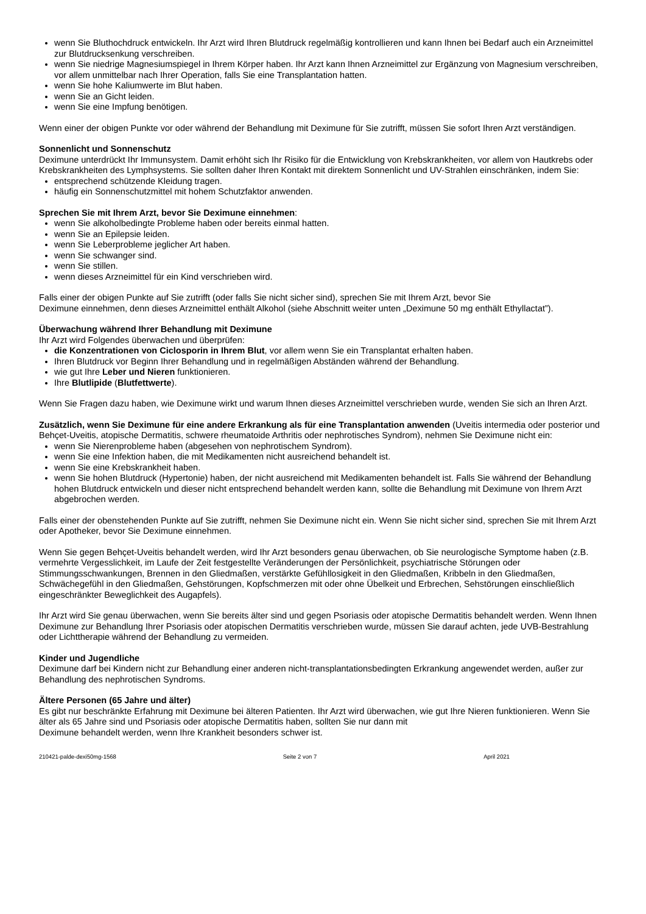wenn Sie Bluthochdruck entwickeln. Ihr Arzt wird Ihren Blutdruck regelmäßig kontrollieren und kann Ihnen bei Bedarf auch ein Arzneimittel zur Blutdrucksenkung verschreiben.
wenn Sie niedrige Magnesiumspiegel in Ihrem Körper haben. Ihr Arzt kann Ihnen Arzneimittel zur Ergänzung von Magnesium verschreiben, vor allem unmittelbar nach Ihrer Operation, falls Sie eine Transplantation hatten.
wenn Sie hohe Kaliumwerte im Blut haben.
wenn Sie an Gicht leiden.
wenn Sie eine Impfung benötigen.
Wenn einer der obigen Punkte vor oder während der Behandlung mit Deximune für Sie zutrifft, müssen Sie sofort Ihren Arzt verständigen.
Sonnenlicht und Sonnenschutz
Deximune unterdrückt Ihr Immunsystem. Damit erhöht sich Ihr Risiko für die Entwicklung von Krebskrankheiten, vor allem von Hautkrebs oder Krebskrankheiten des Lymphsystems. Sie sollten daher Ihren Kontakt mit direktem Sonnenlicht und UV-Strahlen einschränken, indem Sie:
entsprechend schützende Kleidung tragen.
häufig ein Sonnenschutzmittel mit hohem Schutzfaktor anwenden.
Sprechen Sie mit Ihrem Arzt, bevor Sie Deximune einnehmen:
wenn Sie alkoholbedingte Probleme haben oder bereits einmal hatten.
wenn Sie an Epilepsie leiden.
wenn Sie Leberprobleme jeglicher Art haben.
wenn Sie schwanger sind.
wenn Sie stillen.
wenn dieses Arzneimittel für ein Kind verschrieben wird.
Falls einer der obigen Punkte auf Sie zutrifft (oder falls Sie nicht sicher sind), sprechen Sie mit Ihrem Arzt, bevor Sie
Deximune einnehmen, denn dieses Arzneimittel enthält Alkohol (siehe Abschnitt weiter unten „Deximune 50 mg enthält Ethyllactat”).
Überwachung während Ihrer Behandlung mit Deximune
Ihr Arzt wird Folgendes überwachen und überprüfen:
die Konzentrationen von Ciclosporin in Ihrem Blut, vor allem wenn Sie ein Transplantat erhalten haben.
Ihren Blutdruck vor Beginn Ihrer Behandlung und in regelmäßigen Abständen während der Behandlung.
wie gut Ihre Leber und Nieren funktionieren.
Ihre Blutlipide (Blutfettwerte).
Wenn Sie Fragen dazu haben, wie Deximune wirkt und warum Ihnen dieses Arzneimittel verschrieben wurde, wenden Sie sich an Ihren Arzt.
Zusätzlich, wenn Sie Deximune für eine andere Erkrankung als für eine Transplantation anwenden (Uveitis intermedia oder posterior und Behçet-Uveitis, atopische Dermatitis, schwere rheumatoide Arthritis oder nephrotisches Syndrom), nehmen Sie Deximune nicht ein:
wenn Sie Nierenprobleme haben (abgesehen von nephrotischem Syndrom).
wenn Sie eine Infektion haben, die mit Medikamenten nicht ausreichend behandelt ist.
wenn Sie eine Krebskrankheit haben.
wenn Sie hohen Blutdruck (Hypertonie) haben, der nicht ausreichend mit Medikamenten behandelt ist. Falls Sie während der Behandlung hohen Blutdruck entwickeln und dieser nicht entsprechend behandelt werden kann, sollte die Behandlung mit Deximune von Ihrem Arzt abgebrochen werden.
Falls einer der obenstehenden Punkte auf Sie zutrifft, nehmen Sie Deximune nicht ein. Wenn Sie nicht sicher sind, sprechen Sie mit Ihrem Arzt oder Apotheker, bevor Sie Deximune einnehmen.
Wenn Sie gegen Behçet-Uveitis behandelt werden, wird Ihr Arzt besonders genau überwachen, ob Sie neurologische Symptome haben (z.B. vermehrte Vergesslichkeit, im Laufe der Zeit festgestellte Veränderungen der Persönlichkeit, psychiatrische Störungen oder Stimmungsschwankungen, Brennen in den Gliedmaßen, verstärkte Gefühllosigkeit in den Gliedmaßen, Kribbeln in den Gliedmaßen, Schwächegefühl in den Gliedmaßen, Gehstörungen, Kopfschmerzen mit oder ohne Übelkeit und Erbrechen, Sehstörungen einschließlich eingeschränkter Beweglichkeit des Augapfels).
Ihr Arzt wird Sie genau überwachen, wenn Sie bereits älter sind und gegen Psoriasis oder atopische Dermatitis behandelt werden. Wenn Ihnen Deximune zur Behandlung Ihrer Psoriasis oder atopischen Dermatitis verschrieben wurde, müssen Sie darauf achten, jede UVB-Bestrahlung oder Lichttherapie während der Behandlung zu vermeiden.
Kinder und Jugendliche
Deximune darf bei Kindern nicht zur Behandlung einer anderen nicht-transplantationsbedingten Erkrankung angewendet werden, außer zur Behandlung des nephrotischen Syndroms.
Ältere Personen (65 Jahre und älter)
Es gibt nur beschränkte Erfahrung mit Deximune bei älteren Patienten. Ihr Arzt wird überwachen, wie gut Ihre Nieren funktionieren. Wenn Sie älter als 65 Jahre sind und Psoriasis oder atopische Dermatitis haben, sollten Sie nur dann mit
Deximune behandelt werden, wenn Ihre Krankheit besonders schwer ist.
210421-palde-dexi50mg-1568 Seite 2 von 7 April 2021